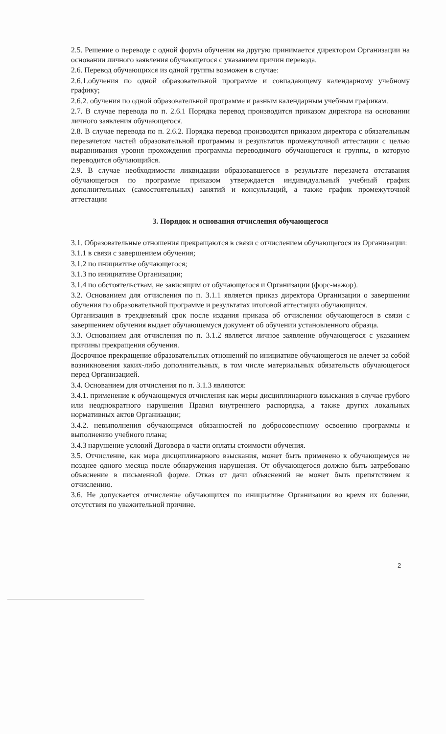2.5. Решение о переводе с одной формы обучения на другую принимается директором Организации на основании личного заявления обучающегося с указанием причин перевода.
2.6. Перевод обучающихся из одной группы возможен в случае:
2.6.1.обучения по одной образовательной программе и совпадающему календарному учебному графику;
2.6.2. обучения по одной образовательной программе и разным календарным учебным графикам.
2.7. В случае перевода по п. 2.6.1 Порядка перевод производится приказом директора на основании личного заявления обучающегося.
2.8. В случае перевода по п. 2.6.2. Порядка перевод производится приказом директора с обязательным перезачетом частей образовательной программы и результатов промежуточной аттестации с целью выравнивания уровня прохождения программы переводимого обучающегося и группы, в которую переводится обучающийся.
2.9. В случае необходимости ликвидации образовавшегося в результате перезачета отставания обучающегося по программе приказом утверждается индивидуальный учебный график дополнительных (самостоятельных) занятий и консультаций, а также график промежуточной аттестации
3. Порядок и основания отчисления обучающегося
3.1. Образовательные отношения прекращаются в связи с отчислением обучающегося из Организации:
3.1.1 в связи с завершением обучения;
3.1.2 по инициативе обучающегося;
3.1.3 по инициативе Организации;
3.1.4 по обстоятельствам, не зависящим от обучающегося и Организации (форс-мажор).
3.2. Основанием для отчисления по п. 3.1.1 является приказ директора Организации о завершении обучения по образовательной программе и результатах итоговой аттестации обучающихся.
Организация в трехдневный срок после издания приказа об отчислении обучающегося в связи с завершением обучения выдает обучающемуся документ об обучении установленного образца.
3.3. Основанием для отчисления по п. 3.1.2 является личное заявление обучающегося с указанием причины прекращения обучения.
Досрочное прекращение образовательных отношений по инициативе обучающегося не влечет за собой возникновения каких-либо дополнительных, в том числе материальных обязательств обучающегося перед Организацией.
3.4. Основанием для отчисления по п. 3.1.3 являются:
3.4.1. применение к обучающемуся отчисления как меры дисциплинарного взыскания в случае грубого или неоднократного нарушения Правил внутреннего распорядка, а также других локальных нормативных актов Организации;
3.4.2. невыполнения обучающимся обязанностей по добросовестному освоению программы и выполнению учебного плана;
3.4.3 нарушение условий Договора в части оплаты стоимости обучения.
3.5. Отчисление, как мера дисциплинарного взыскания, может быть применено к обучающемуся не позднее одного месяца после обнаружения нарушения. От обучающегося должно быть затребовано объяснение в письменной форме. Отказ от дачи объяснений не может быть препятствием к отчислению.
3.6. Не допускается отчисление обучающихся по инициативе Организации во время их болезни, отсутствия по уважительной причине.
2